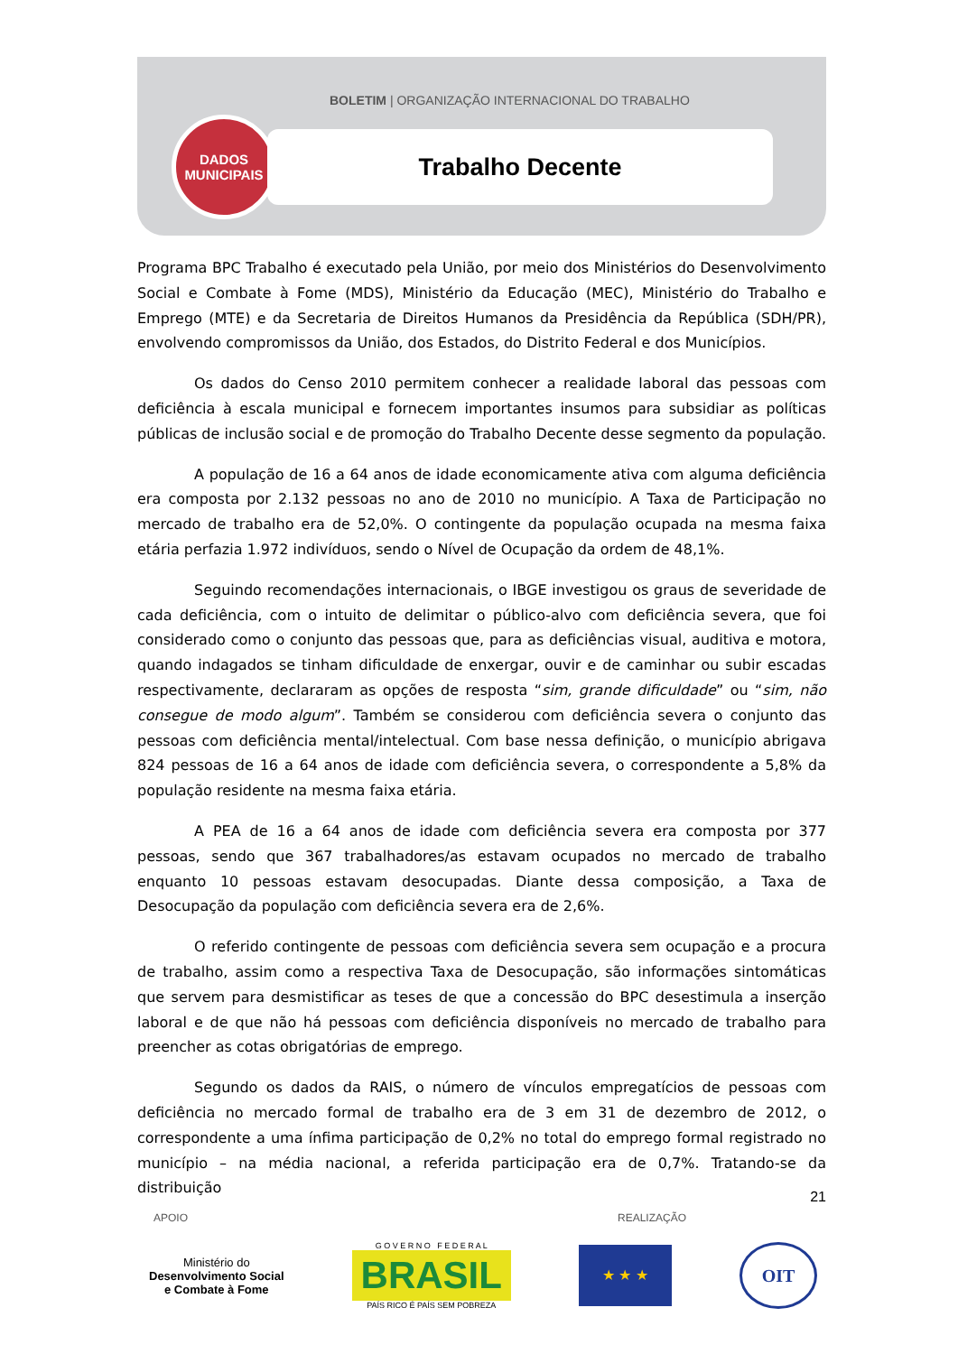BOLETIM | ORGANIZAÇÃO INTERNACIONAL DO TRABALHO
DADOS
MUNICIPAIS
Trabalho Decente
Programa BPC Trabalho é executado pela União, por meio dos Ministérios do Desenvolvimento Social e Combate à Fome (MDS), Ministério da Educação (MEC), Ministério do Trabalho e Emprego (MTE) e da Secretaria de Direitos Humanos da Presidência da República (SDH/PR), envolvendo compromissos da União, dos Estados, do Distrito Federal e dos Municípios.
Os dados do Censo 2010 permitem conhecer a realidade laboral das pessoas com deficiência à escala municipal e fornecem importantes insumos para subsidiar as políticas públicas de inclusão social e de promoção do Trabalho Decente desse segmento da população.
A população de 16 a 64 anos de idade economicamente ativa com alguma deficiência era composta por 2.132 pessoas no ano de 2010 no município. A Taxa de Participação no mercado de trabalho era de 52,0%. O contingente da população ocupada na mesma faixa etária perfazia 1.972 indivíduos, sendo o Nível de Ocupação da ordem de 48,1%.
Seguindo recomendações internacionais, o IBGE investigou os graus de severidade de cada deficiência, com o intuito de delimitar o público-alvo com deficiência severa, que foi considerado como o conjunto das pessoas que, para as deficiências visual, auditiva e motora, quando indagados se tinham dificuldade de enxergar, ouvir e de caminhar ou subir escadas respectivamente, declararam as opções de resposta “sim, grande dificuldade” ou “sim, não consegue de modo algum”. Também se considerou com deficiência severa o conjunto das pessoas com deficiência mental/intelectual. Com base nessa definição, o município abrigava 824 pessoas de 16 a 64 anos de idade com deficiência severa, o correspondente a 5,8% da população residente na mesma faixa etária.
A PEA de 16 a 64 anos de idade com deficiência severa era composta por 377 pessoas, sendo que 367 trabalhadores/as estavam ocupados no mercado de trabalho enquanto 10 pessoas estavam desocupadas. Diante dessa composição, a Taxa de Desocupação da população com deficiência severa era de 2,6%.
O referido contingente de pessoas com deficiência severa sem ocupação e a procura de trabalho, assim como a respectiva Taxa de Desocupação, são informações sintomáticas que servem para desmistificar as teses de que a concessão do BPC desestimula a inserção laboral e de que não há pessoas com deficiência disponíveis no mercado de trabalho para preencher as cotas obrigatórias de emprego.
Segundo os dados da RAIS, o número de vínculos empregatícios de pessoas com deficiência no mercado formal de trabalho era de 3 em 31 de dezembro de 2012, o correspondente a uma ínfima participação de 0,2% no total do emprego formal registrado no município – na média nacional, a referida participação era de 0,7%. Tratando-se da distribuição
21
APOIO REALIZAÇÃO
Ministério do
Desenvolvimento Social
e Combate à Fome
G O V E R N O F E D E R A L
BRASIL
PAÍS RICO É PAÍS SEM POBREZA
★ ★ ★
OIT